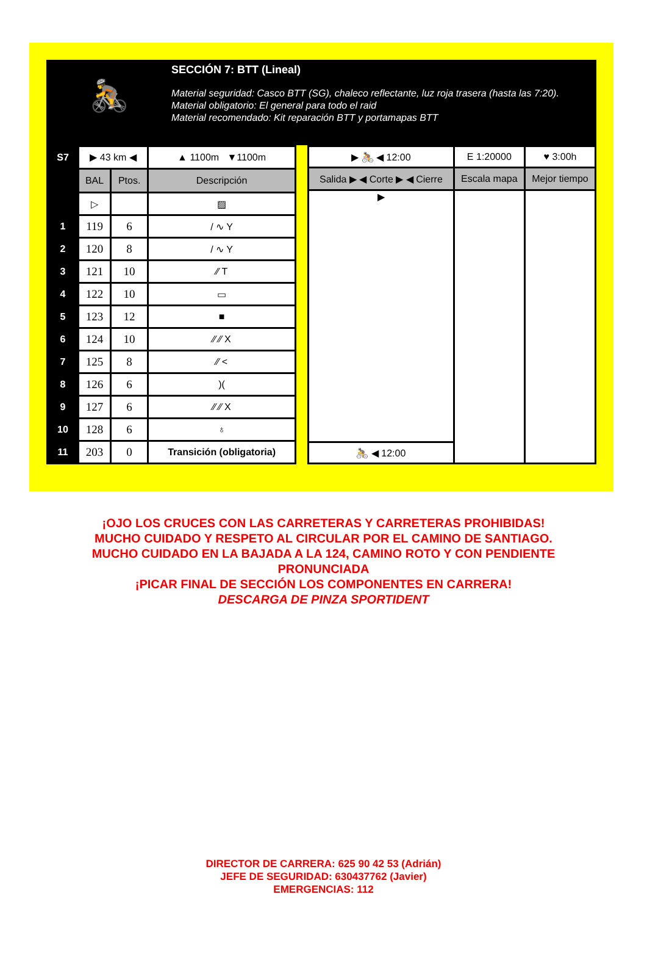🚴
SECCIÓN 7: BTT (Lineal)
Material seguridad: Casco BTT (SG), chaleco reflectante, luz roja trasera (hasta las 7:20).
Material obligatorio: El general para todo el raid
Material recomendado: Kit reparación BTT y portamapas BTT
| S7 | ▶ 43 km ◀ | | ▲ 1100m ▼1100m |
| | BAL | Ptos. | Descripción |
| | ▷ | | ▨ |
| 1 | 119 | 6 | / ∿ Y |
| 2 | 120 | 8 | / ∿ Y |
| 3 | 121 | 10 | ⁄⁄ T |
| 4 | 122 | 10 | ▭ |
| 5 | 123 | 12 | ■ |
| 6 | 124 | 10 | ⁄⁄ ⁄⁄ X |
| 7 | 125 | 8 | ⁄⁄ < |
| 8 | 126 | 6 | )( |
| 9 | 127 | 6 | ⁄⁄ ⁄⁄ X |
| 10 | 128 | 6 | ♁ |
| 11 | 203 | 0 | Transición (obligatoria) |
| ▶ 🚴 ◀ 12:00 | E 1:20000 | ♥ 3:00h |
| Salida ▶ ◀ Corte ▶ ◀ Cierre | Escala mapa | Mejor tiempo |
| ▶ | | |
| 🚴 ◀ 12:00 | | |
¡OJO LOS CRUCES CON LAS CARRETERAS Y CARRETERAS PROHIBIDAS!
MUCHO CUIDADO Y RESPETO AL CIRCULAR POR EL CAMINO DE SANTIAGO.
MUCHO CUIDADO EN LA BAJADA A LA 124, CAMINO ROTO Y CON PENDIENTE
PRONUNCIADA
¡PICAR FINAL DE SECCIÓN LOS COMPONENTES EN CARRERA!
DESCARGA DE PINZA SPORTIDENT
DIRECTOR DE CARRERA: 625 90 42 53 (Adrián)
JEFE DE SEGURIDAD: 630437762 (Javier)
EMERGENCIAS: 112